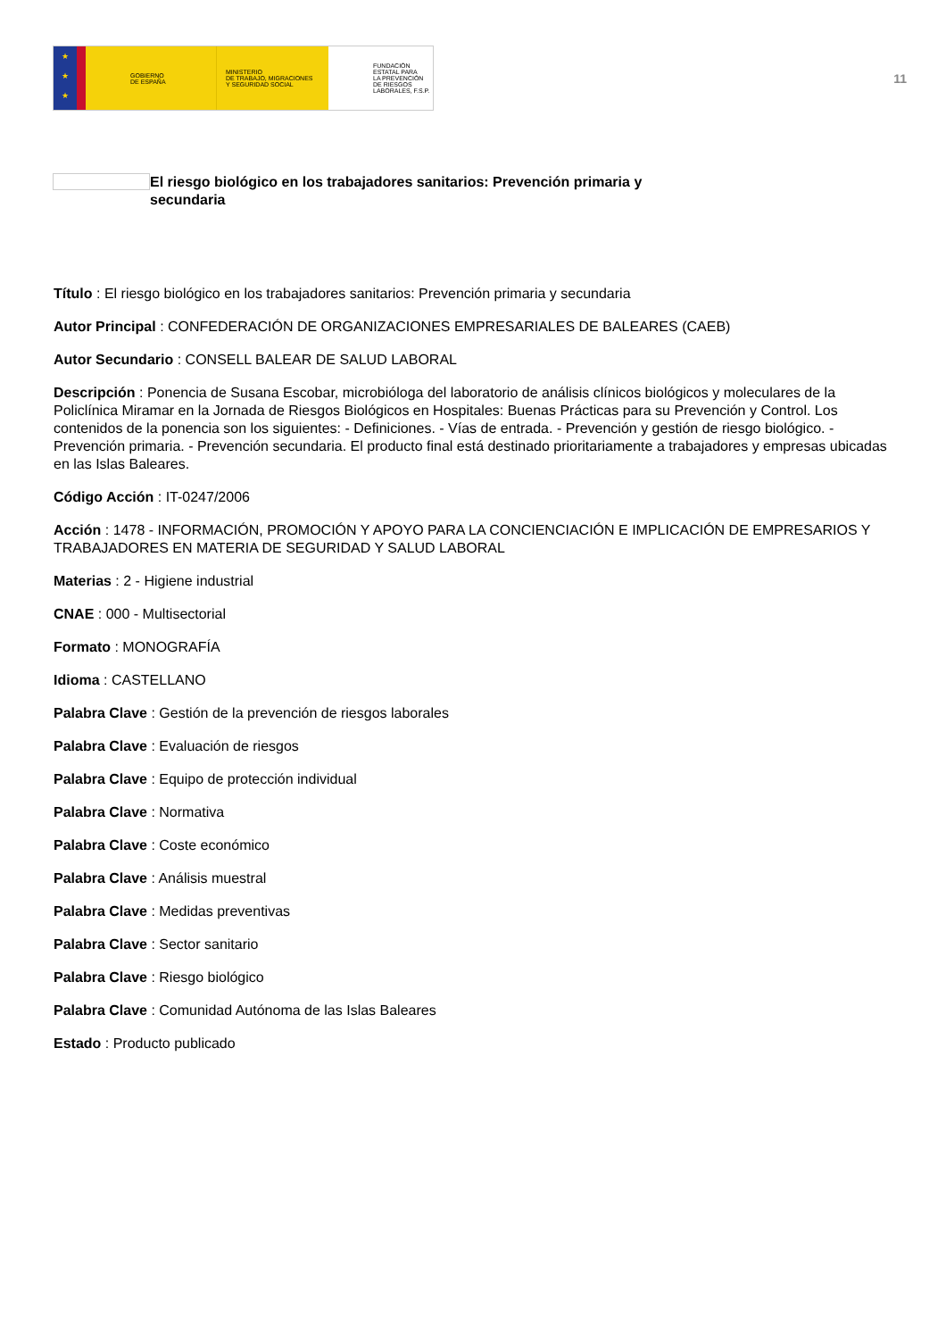★
★
★
GOBIERNO
DE ESPAÑA
MINISTERIO
DE TRABAJO, MIGRACIONES
Y SEGURIDAD SOCIAL
FUNDACIÓN
ESTATAL PARA
LA PREVENCIÓN
DE RIESGOS
LABORALES, F.S.P.
11
El riesgo biológico en los trabajadores sanitarios: Prevención primaria y
secundaria
Título : El riesgo biológico en los trabajadores sanitarios: Prevención primaria y secundaria
Autor Principal : CONFEDERACIÓN DE ORGANIZACIONES EMPRESARIALES DE BALEARES (CAEB)
Autor Secundario : CONSELL BALEAR DE SALUD LABORAL
Descripción : Ponencia de Susana Escobar, microbióloga del laboratorio de análisis clínicos biológicos y moleculares de la Policlínica Miramar en la Jornada de Riesgos Biológicos en Hospitales: Buenas Prácticas para su Prevención y Control. Los contenidos de la ponencia son los siguientes: - Definiciones. - Vías de entrada. - Prevención y gestión de riesgo biológico. - Prevención primaria. - Prevención secundaria. El producto final está destinado prioritariamente a trabajadores y empresas ubicadas en las Islas Baleares.
Código Acción : IT-0247/2006
Acción : 1478 - INFORMACIÓN, PROMOCIÓN Y APOYO PARA LA CONCIENCIACIÓN E IMPLICACIÓN DE EMPRESARIOS Y TRABAJADORES EN MATERIA DE SEGURIDAD Y SALUD LABORAL
Materias : 2 - Higiene industrial
CNAE : 000 - Multisectorial
Formato : MONOGRAFÍA
Idioma : CASTELLANO
Palabra Clave : Gestión de la prevención de riesgos laborales
Palabra Clave : Evaluación de riesgos
Palabra Clave : Equipo de protección individual
Palabra Clave : Normativa
Palabra Clave : Coste económico
Palabra Clave : Análisis muestral
Palabra Clave : Medidas preventivas
Palabra Clave : Sector sanitario
Palabra Clave : Riesgo biológico
Palabra Clave : Comunidad Autónoma de las Islas Baleares
Estado : Producto publicado